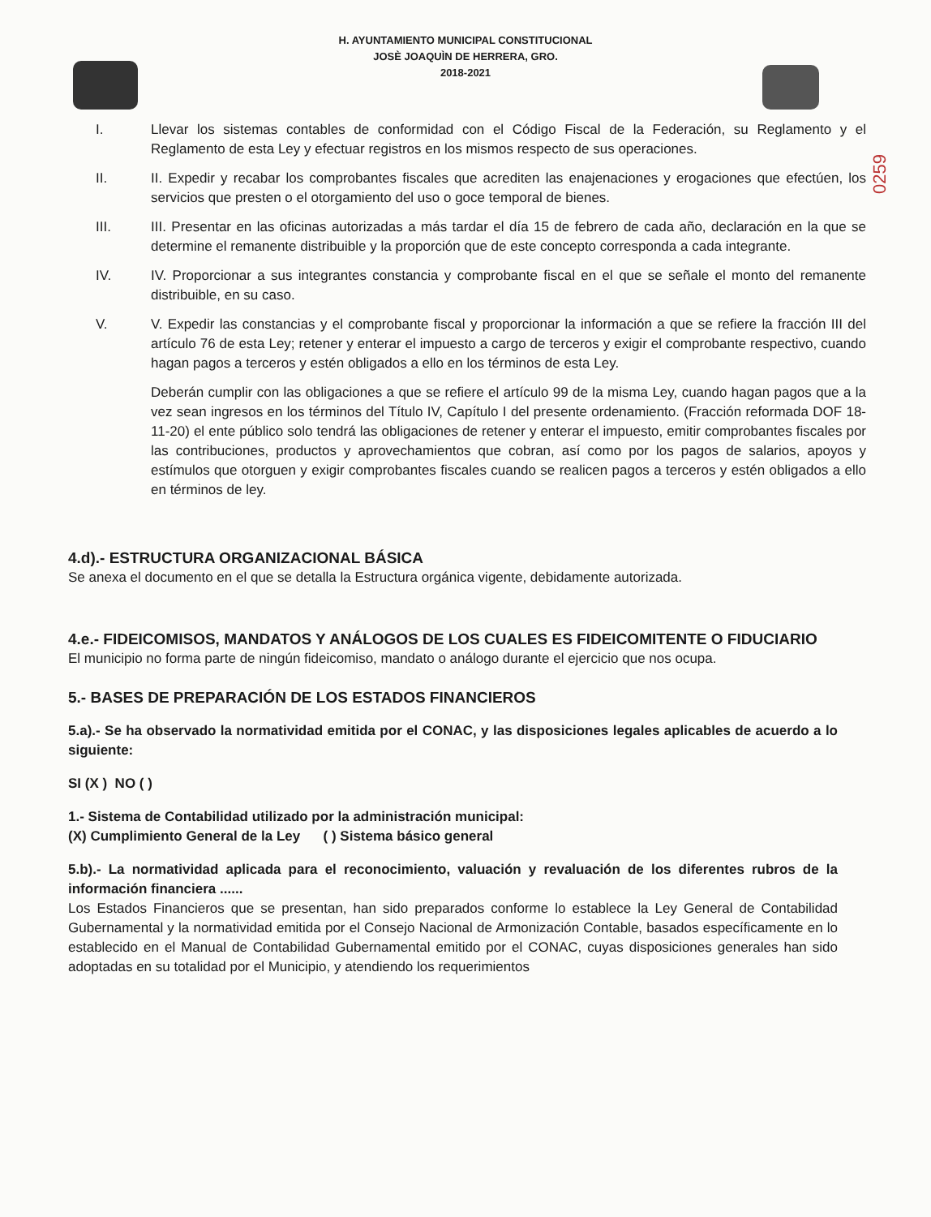H. AYUNTAMIENTO MUNICIPAL CONSTITUCIONAL
JOSÈ JOAQUÌN DE HERRERA, GRO.
2018-2021
0259
I. Llevar los sistemas contables de conformidad con el Código Fiscal de la Federación, su Reglamento y el Reglamento de esta Ley y efectuar registros en los mismos respecto de sus operaciones.
II. II. Expedir y recabar los comprobantes fiscales que acrediten las enajenaciones y erogaciones que efectúen, los servicios que presten o el otorgamiento del uso o goce temporal de bienes.
III. III. Presentar en las oficinas autorizadas a más tardar el día 15 de febrero de cada año, declaración en la que se determine el remanente distribuible y la proporción que de este concepto corresponda a cada integrante.
IV. IV. Proporcionar a sus integrantes constancia y comprobante fiscal en el que se señale el monto del remanente distribuible, en su caso.
V. V. Expedir las constancias y el comprobante fiscal y proporcionar la información a que se refiere la fracción III del artículo 76 de esta Ley; retener y enterar el impuesto a cargo de terceros y exigir el comprobante respectivo, cuando hagan pagos a terceros y estén obligados a ello en los términos de esta Ley.
Deberán cumplir con las obligaciones a que se refiere el artículo 99 de la misma Ley, cuando hagan pagos que a la vez sean ingresos en los términos del Título IV, Capítulo I del presente ordenamiento. (Fracción reformada DOF 18-11-20) el ente público solo tendrá las obligaciones de retener y enterar el impuesto, emitir comprobantes fiscales por las contribuciones, productos y aprovechamientos que cobran, así como por los pagos de salarios, apoyos y estímulos que otorguen y exigir comprobantes fiscales cuando se realicen pagos a terceros y estén obligados a ello en términos de ley.
4.d).- ESTRUCTURA ORGANIZACIONAL BÁSICA
Se anexa el documento en el que se detalla la Estructura orgánica vigente, debidamente autorizada.
4.e.- FIDEICOMISOS, MANDATOS Y ANÁLOGOS DE LOS CUALES ES FIDEICOMITENTE O FIDUCIARIO
El municipio no forma parte de ningún fideicomiso, mandato o análogo durante el ejercicio que nos ocupa.
5.- BASES DE PREPARACIÓN DE LOS ESTADOS FINANCIEROS
5.a).- Se ha observado la normatividad emitida por el CONAC, y las disposiciones legales aplicables de acuerdo a lo siguiente:
SI (X ) NO ( )
1.- Sistema de Contabilidad utilizado por la administración municipal:
(X) Cumplimiento General de la Ley ( ) Sistema básico general
5.b).- La normatividad aplicada para el reconocimiento, valuación y revaluación de los diferentes rubros de la información financiera ......
Los Estados Financieros que se presentan, han sido preparados conforme lo establece la Ley General de Contabilidad Gubernamental y la normatividad emitida por el Consejo Nacional de Armonización Contable, basados específicamente en lo establecido en el Manual de Contabilidad Gubernamental emitido por el CONAC, cuyas disposiciones generales han sido adoptadas en su totalidad por el Municipio, y atendiendo los requerimientos